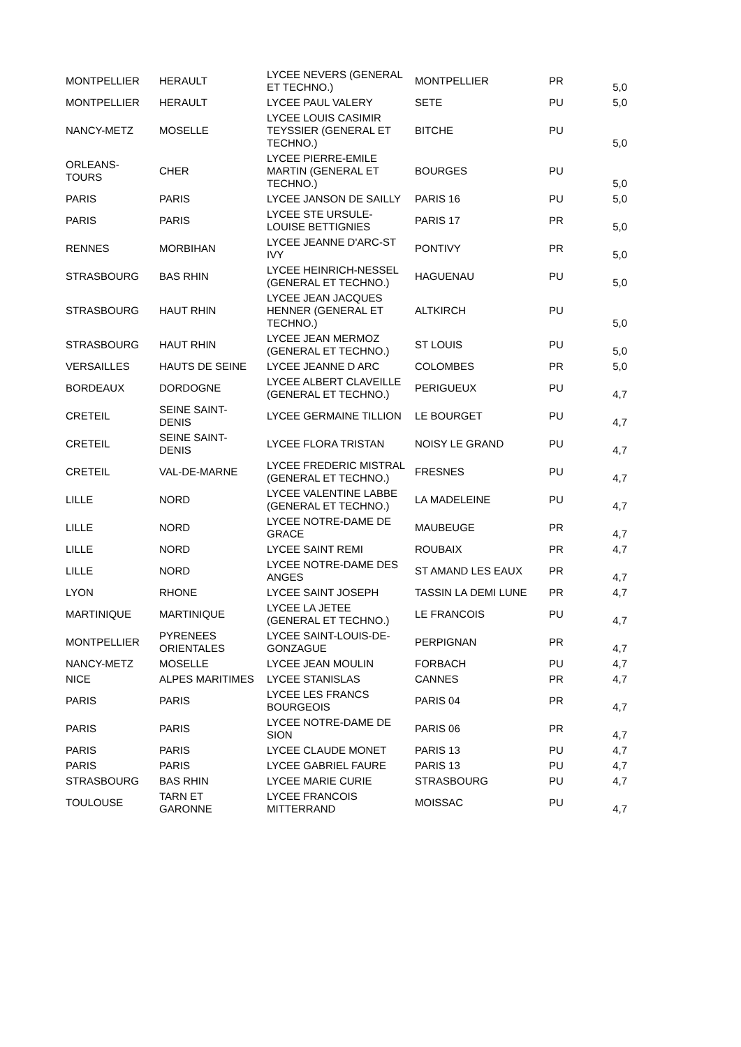| MONTPELLIER | HERAULT | LYCEE NEVERS (GENERAL ET TECHNO.) | MONTPELLIER | PR | 5,0 |
| MONTPELLIER | HERAULT | LYCEE PAUL VALERY | SETE | PU | 5,0 |
| NANCY-METZ | MOSELLE | LYCEE LOUIS CASIMIR TEYSSIER (GENERAL ET TECHNO.) | BITCHE | PU | 5,0 |
| ORLEANS-TOURS | CHER | LYCEE PIERRE-EMILE MARTIN (GENERAL ET TECHNO.) | BOURGES | PU | 5,0 |
| PARIS | PARIS | LYCEE JANSON DE SAILLY | PARIS 16 | PU | 5,0 |
| PARIS | PARIS | LYCEE STE URSULE-LOUISE BETTIGNIES | PARIS 17 | PR | 5,0 |
| RENNES | MORBIHAN | LYCEE JEANNE D'ARC-ST IVY | PONTIVY | PR | 5,0 |
| STRASBOURG | BAS RHIN | LYCEE HEINRICH-NESSEL (GENERAL ET TECHNO.) | HAGUENAU | PU | 5,0 |
| STRASBOURG | HAUT RHIN | LYCEE JEAN JACQUES HENNER (GENERAL ET TECHNO.) | ALTKIRCH | PU | 5,0 |
| STRASBOURG | HAUT RHIN | LYCEE JEAN MERMOZ (GENERAL ET TECHNO.) | ST LOUIS | PU | 5,0 |
| VERSAILLES | HAUTS DE SEINE | LYCEE JEANNE D ARC | COLOMBES | PR | 5,0 |
| BORDEAUX | DORDOGNE | LYCEE ALBERT CLAVEILLE (GENERAL ET TECHNO.) | PERIGUEUX | PU | 4,7 |
| CRETEIL | SEINE SAINT-DENIS | LYCEE GERMAINE TILLION | LE BOURGET | PU | 4,7 |
| CRETEIL | SEINE SAINT-DENIS | LYCEE FLORA TRISTAN | NOISY LE GRAND | PU | 4,7 |
| CRETEIL | VAL-DE-MARNE | LYCEE FREDERIC MISTRAL (GENERAL ET TECHNO.) | FRESNES | PU | 4,7 |
| LILLE | NORD | LYCEE VALENTINE LABBE (GENERAL ET TECHNO.) | LA MADELEINE | PU | 4,7 |
| LILLE | NORD | LYCEE NOTRE-DAME DE GRACE | MAUBEUGE | PR | 4,7 |
| LILLE | NORD | LYCEE SAINT REMI | ROUBAIX | PR | 4,7 |
| LILLE | NORD | LYCEE NOTRE-DAME DES ANGES | ST AMAND LES EAUX | PR | 4,7 |
| LYON | RHONE | LYCEE SAINT JOSEPH | TASSIN LA DEMI LUNE | PR | 4,7 |
| MARTINIQUE | MARTINIQUE | LYCEE LA JETEE (GENERAL ET TECHNO.) | LE FRANCOIS | PU | 4,7 |
| MONTPELLIER | PYRENEES ORIENTALES | LYCEE SAINT-LOUIS-DE-GONZAGUE | PERPIGNAN | PR | 4,7 |
| NANCY-METZ | MOSELLE | LYCEE JEAN MOULIN | FORBACH | PU | 4,7 |
| NICE | ALPES MARITIMES | LYCEE STANISLAS | CANNES | PR | 4,7 |
| PARIS | PARIS | LYCEE LES FRANCS BOURGEOIS | PARIS 04 | PR | 4,7 |
| PARIS | PARIS | LYCEE NOTRE-DAME DE SION | PARIS 06 | PR | 4,7 |
| PARIS | PARIS | LYCEE CLAUDE MONET | PARIS 13 | PU | 4,7 |
| PARIS | PARIS | LYCEE GABRIEL FAURE | PARIS 13 | PU | 4,7 |
| STRASBOURG | BAS RHIN | LYCEE MARIE CURIE | STRASBOURG | PU | 4,7 |
| TOULOUSE | TARN ET GARONNE | LYCEE FRANCOIS MITTERRAND | MOISSAC | PU | 4,7 |